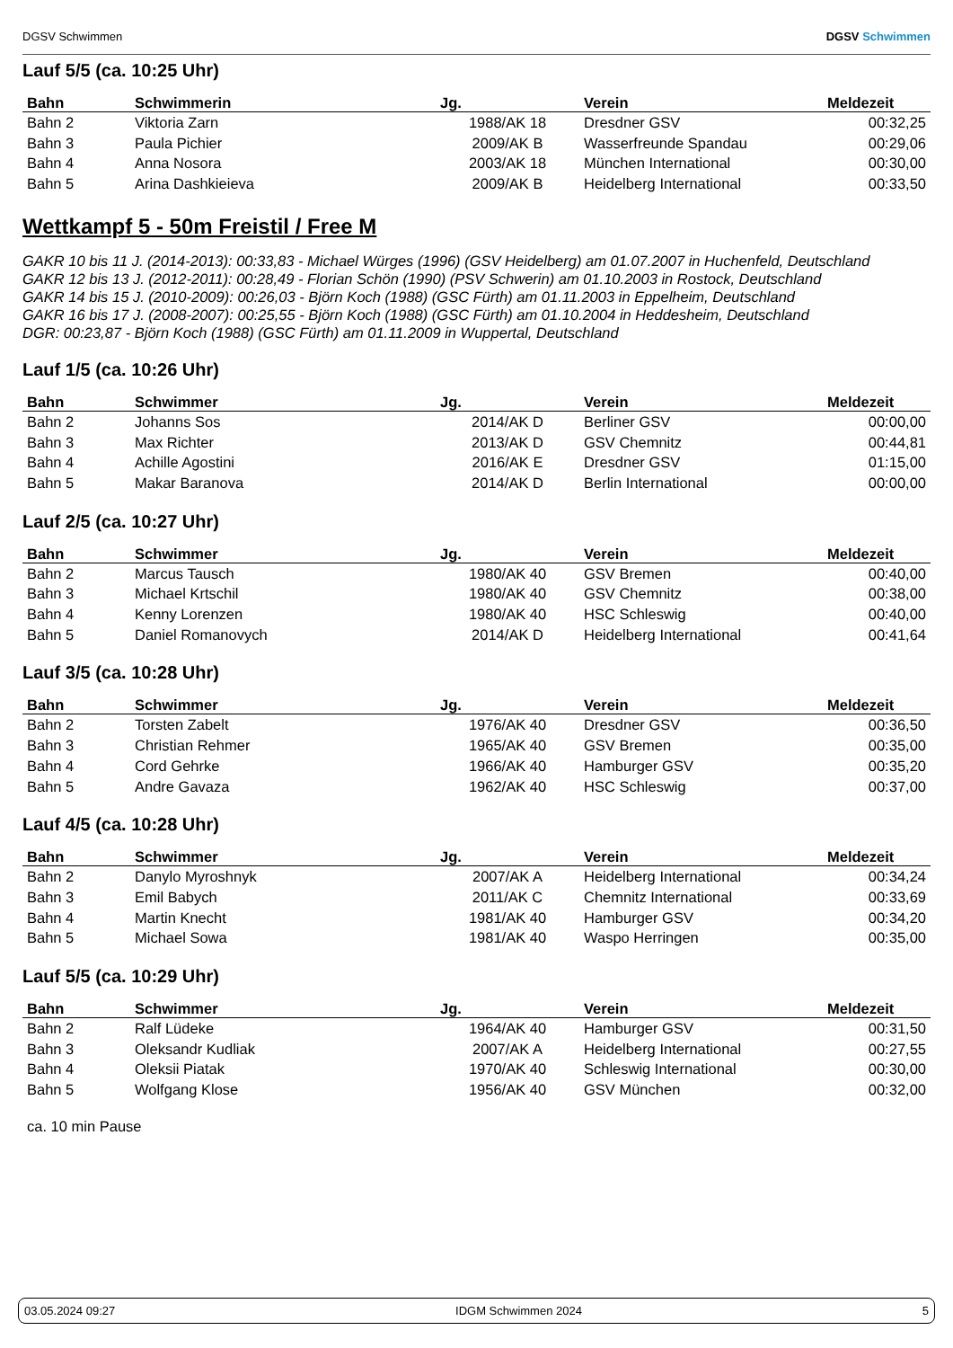DGSV Schwimmen
DGSV Schwimmen
Lauf 5/5 (ca. 10:25 Uhr)
| Bahn | Schwimmerin | Jg. | Verein | Meldezeit |
| --- | --- | --- | --- | --- |
| Bahn 2 | Viktoria Zarn | 1988/AK 18 | Dresdner GSV | 00:32,25 |
| Bahn 3 | Paula Pichier | 2009/AK B | Wasserfreunde Spandau | 00:29,06 |
| Bahn 4 | Anna Nosora | 2003/AK 18 | München International | 00:30,00 |
| Bahn 5 | Arina Dashkieieva | 2009/AK B | Heidelberg International | 00:33,50 |
Wettkampf 5 - 50m Freistil / Free M
GAKR 10 bis 11 J. (2014-2013): 00:33,83 - Michael Würges (1996) (GSV Heidelberg) am 01.07.2007 in Huchenfeld, Deutschland
GAKR 12 bis 13 J. (2012-2011): 00:28,49 - Florian Schön (1990) (PSV Schwerin) am 01.10.2003 in Rostock, Deutschland
GAKR 14 bis 15 J. (2010-2009): 00:26,03 - Björn Koch (1988) (GSC Fürth) am 01.11.2003 in Eppelheim, Deutschland
GAKR 16 bis 17 J. (2008-2007): 00:25,55 - Björn Koch (1988) (GSC Fürth) am 01.10.2004 in Heddesheim, Deutschland
DGR: 00:23,87 - Björn Koch (1988) (GSC Fürth) am 01.11.2009 in Wuppertal, Deutschland
Lauf 1/5 (ca. 10:26 Uhr)
| Bahn | Schwimmer | Jg. | Verein | Meldezeit |
| --- | --- | --- | --- | --- |
| Bahn 2 | Johanns Sos | 2014/AK D | Berliner GSV | 00:00,00 |
| Bahn 3 | Max Richter | 2013/AK D | GSV Chemnitz | 00:44,81 |
| Bahn 4 | Achille Agostini | 2016/AK E | Dresdner GSV | 01:15,00 |
| Bahn 5 | Makar Baranova | 2014/AK D | Berlin International | 00:00,00 |
Lauf 2/5 (ca. 10:27 Uhr)
| Bahn | Schwimmer | Jg. | Verein | Meldezeit |
| --- | --- | --- | --- | --- |
| Bahn 2 | Marcus Tausch | 1980/AK 40 | GSV Bremen | 00:40,00 |
| Bahn 3 | Michael Krtschil | 1980/AK 40 | GSV Chemnitz | 00:38,00 |
| Bahn 4 | Kenny Lorenzen | 1980/AK 40 | HSC Schleswig | 00:40,00 |
| Bahn 5 | Daniel Romanovych | 2014/AK D | Heidelberg International | 00:41,64 |
Lauf 3/5 (ca. 10:28 Uhr)
| Bahn | Schwimmer | Jg. | Verein | Meldezeit |
| --- | --- | --- | --- | --- |
| Bahn 2 | Torsten Zabelt | 1976/AK 40 | Dresdner GSV | 00:36,50 |
| Bahn 3 | Christian Rehmer | 1965/AK 40 | GSV Bremen | 00:35,00 |
| Bahn 4 | Cord Gehrke | 1966/AK 40 | Hamburger GSV | 00:35,20 |
| Bahn 5 | Andre Gavaza | 1962/AK 40 | HSC Schleswig | 00:37,00 |
Lauf 4/5 (ca. 10:28 Uhr)
| Bahn | Schwimmer | Jg. | Verein | Meldezeit |
| --- | --- | --- | --- | --- |
| Bahn 2 | Danylo Myroshnyk | 2007/AK A | Heidelberg International | 00:34,24 |
| Bahn 3 | Emil Babych | 2011/AK C | Chemnitz International | 00:33,69 |
| Bahn 4 | Martin Knecht | 1981/AK 40 | Hamburger GSV | 00:34,20 |
| Bahn 5 | Michael Sowa | 1981/AK 40 | Waspo Herringen | 00:35,00 |
Lauf 5/5 (ca. 10:29 Uhr)
| Bahn | Schwimmer | Jg. | Verein | Meldezeit |
| --- | --- | --- | --- | --- |
| Bahn 2 | Ralf Lüdeke | 1964/AK 40 | Hamburger GSV | 00:31,50 |
| Bahn 3 | Oleksandr Kudliak | 2007/AK A | Heidelberg International | 00:27,55 |
| Bahn 4 | Oleksii Piatak | 1970/AK 40 | Schleswig International | 00:30,00 |
| Bahn 5 | Wolfgang Klose | 1956/AK 40 | GSV München | 00:32,00 |
ca. 10 min Pause
03.05.2024 09:27 IDGM Schwimmen 2024 5